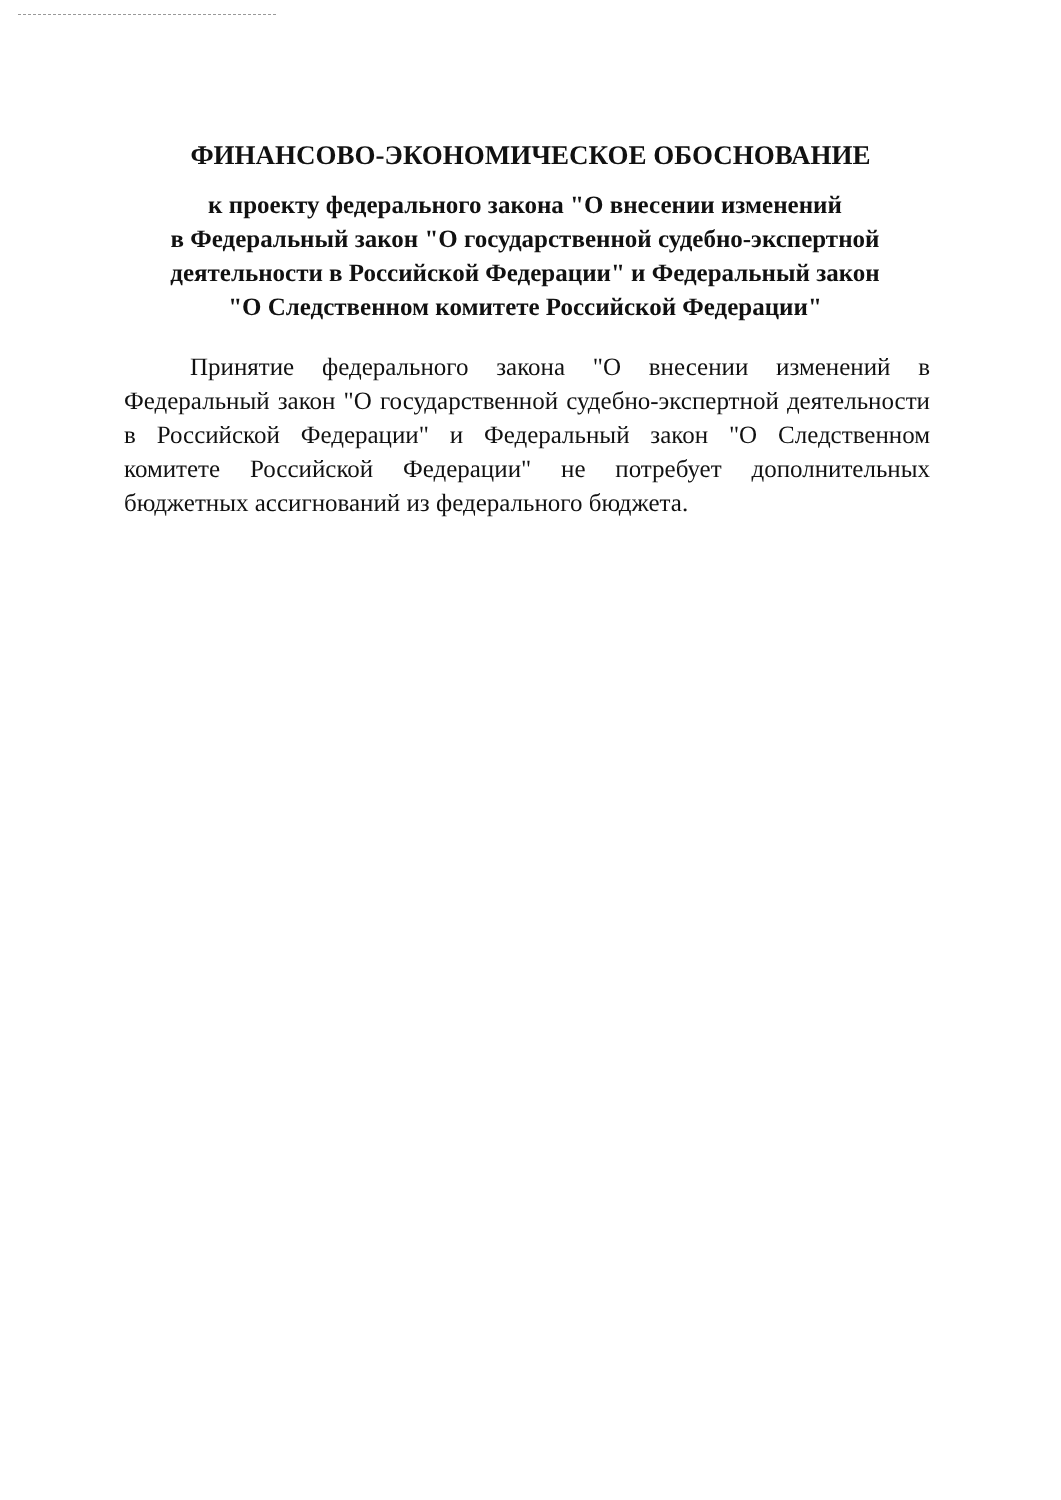ФИНАНСОВО-ЭКОНОМИЧЕСКОЕ ОБОСНОВАНИЕ
к проекту федерального закона "О внесении изменений
в Федеральный закон "О государственной судебно-экспертной деятельности в Российской Федерации" и Федеральный закон
"О Следственном комитете Российской Федерации"
Принятие федерального закона "О внесении изменений в Федеральный закон "О государственной судебно-экспертной деятельности в Российской Федерации" и Федеральный закон "О Следственном комитете Российской Федерации" не потребует дополнительных бюджетных ассигнований из федерального бюджета.